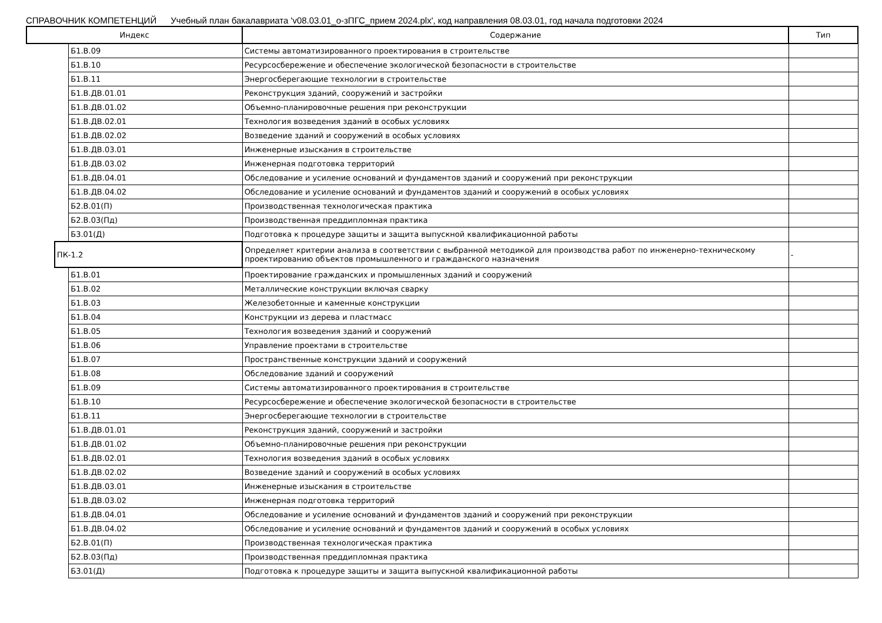СПРАВОЧНИК КОМПЕТЕНЦИЙ Учебный план бакалавриата 'v08.03.01_о-зПГС_прием 2024.plx', код направления 08.03.01, год начала подготовки 2024
| Индекс | | | Содержание | Тип |
| --- | --- | --- | --- | --- |
| | | Б1.В.09 | Системы автоматизированного проектирования в строительстве | |
| | | Б1.В.10 | Ресурсосбережение и обеспечение экологической безопасности в строительстве | |
| | | Б1.В.11 | Энергосберегающие технологии в строительстве | |
| | | Б1.В.ДВ.01.01 | Реконструкция зданий, сооружений и застройки | |
| | | Б1.В.ДВ.01.02 | Объемно-планировочные решения при реконструкции | |
| | | Б1.В.ДВ.02.01 | Технология возведения зданий в особых условиях | |
| | | Б1.В.ДВ.02.02 | Возведение зданий и сооружений в особых условиях | |
| | | Б1.В.ДВ.03.01 | Инженерные изыскания в строительстве | |
| | | Б1.В.ДВ.03.02 | Инженерная подготовка территорий | |
| | | Б1.В.ДВ.04.01 | Обследование и усиление оснований и фундаментов зданий и сооружений при реконструкции | |
| | | Б1.В.ДВ.04.02 | Обследование и усиление оснований и фундаментов зданий и сооружений в особых условиях | |
| | | Б2.В.01(П) | Производственная технологическая практика | |
| | | Б2.В.03(Пд) | Производственная преддипломная практика | |
| | | Б3.01(Д) | Подготовка к процедуре защиты и защита выпускной квалификационной работы | |
| | ПК-1.2 | | Определяет критерии анализа в соответствии с выбранной методикой для производства работ по инженерно-техническому проектированию объектов промышленного и гражданского назначения | - |
| | | Б1.В.01 | Проектирование гражданских и промышленных зданий и сооружений | |
| | | Б1.В.02 | Металлические конструкции включая сварку | |
| | | Б1.В.03 | Железобетонные и каменные конструкции | |
| | | Б1.В.04 | Конструкции из дерева и пластмасс | |
| | | Б1.В.05 | Технология возведения зданий и сооружений | |
| | | Б1.В.06 | Управление проектами в строительстве | |
| | | Б1.В.07 | Пространственные конструкции зданий и сооружений | |
| | | Б1.В.08 | Обследование зданий и сооружений | |
| | | Б1.В.09 | Системы автоматизированного проектирования в строительстве | |
| | | Б1.В.10 | Ресурсосбережение и обеспечение экологической безопасности в строительстве | |
| | | Б1.В.11 | Энергосберегающие технологии в строительстве | |
| | | Б1.В.ДВ.01.01 | Реконструкция зданий, сооружений и застройки | |
| | | Б1.В.ДВ.01.02 | Объемно-планировочные решения при реконструкции | |
| | | Б1.В.ДВ.02.01 | Технология возведения зданий в особых условиях | |
| | | Б1.В.ДВ.02.02 | Возведение зданий и сооружений в особых условиях | |
| | | Б1.В.ДВ.03.01 | Инженерные изыскания в строительстве | |
| | | Б1.В.ДВ.03.02 | Инженерная подготовка территорий | |
| | | Б1.В.ДВ.04.01 | Обследование и усиление оснований и фундаментов зданий и сооружений при реконструкции | |
| | | Б1.В.ДВ.04.02 | Обследование и усиление оснований и фундаментов зданий и сооружений в особых условиях | |
| | | Б2.В.01(П) | Производственная технологическая практика | |
| | | Б2.В.03(Пд) | Производственная преддипломная практика | |
| | | Б3.01(Д) | Подготовка к процедуре защиты и защита выпускной квалификационной работы | |